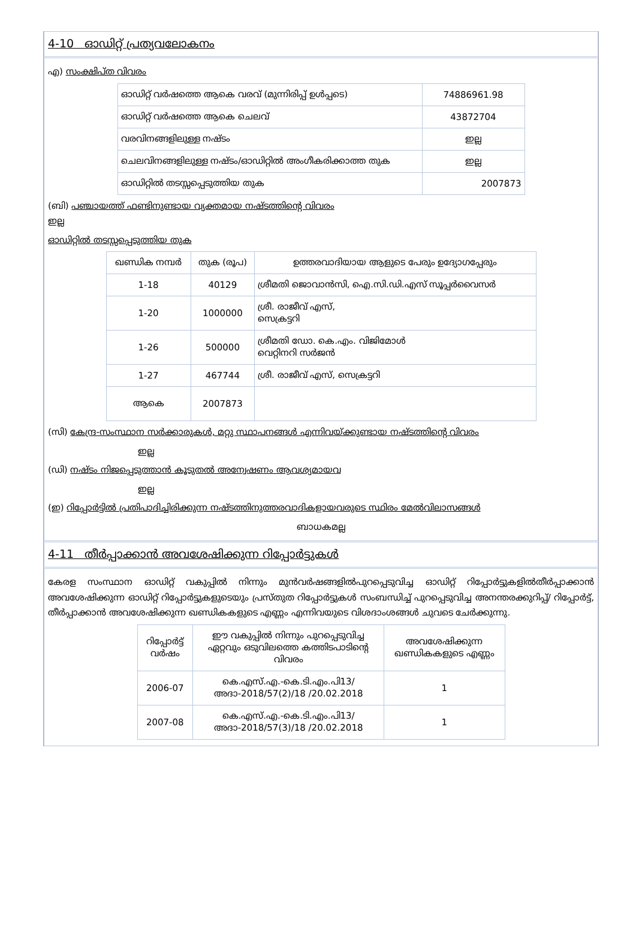4-10 ഓഡിറ്റ് പ്രത്യവലോകനം
എ) സംക്ഷിപ്ത വിവരം
| ഓഡിറ്റ് വർഷത്തെ ആകെ വരവ് (മുന്നിരിപ്പ് ഉൾപ്പടെ) | 74886961.98 |
| ഓഡിറ്റ് വർഷത്തെ ആകെ ചെലവ് | 43872704 |
| വരവിനങ്ങളിലുള്ള നഷ്ടം | ഇല്ല |
| ചെലവിനങ്ങളിലുള്ള നഷ്ടം/ഓഡിറ്റിൽ അംഗീകരിക്കാത്ത തുക | ഇല്ല |
| ഓഡിറ്റിൽ തടസ്സപ്പെടുത്തിയ തുക | 2007873 |
(ബി) പഞ്ചായത്ത് ഫണ്ടിനുണ്ടായ വ്യക്തമായ നഷ്ടത്തിന്റെ വിവരം
ഇല്ല
ഓഡിറ്റിൽ തടസ്സപ്പെടുത്തിയ തുക
| ഖണ്ഡിക നമ്പർ | തുക (രൂപ) | ഉത്തരവാദിയായ ആളുടെ പേരും ഉദ്യോഗപ്പേരും |
| --- | --- | --- |
| 1-18 | 40129 | ശ്രീമതി ജൊവാൻസി, ഐ.സി.ഡി.എസ് സൂപ്പർവൈസർ |
| 1-20 | 1000000 | ശ്രീ. രാജീവ് എസ്, സെക്രട്ടറി |
| 1-26 | 500000 | ശ്രീമതി ഡോ. കെ.എം. വിജിമോൾ വെറ്റിനറി സർജൻ |
| 1-27 | 467744 | ശ്രീ. രാജീവ് എസ്, സെക്രട്ടറി |
| ആകെ | 2007873 | |
(സി) കേന്ദ്ര-സംസ്ഥാന സർക്കാരുകൾ, മറ്റു സ്ഥാപനങ്ങൾ എന്നിവയ്ക്കുണ്ടായ നഷ്ടത്തിന്റെ വിവരം
ഇല്ല
(ഡി) നഷ്ടം നിജപ്പെടുത്താൻ കൂടുതൽ അന്വേഷണം ആവശ്യമായവ
ഇല്ല
(ഇ) റിപ്പോർട്ടിൽ പ്രതിപാദിച്ചിരിക്കുന്ന നഷ്ടത്തിനുത്തരവാദികളായവരുടെ സ്ഥിരം മേൽവിലാസങ്ങൾ
ബാധകമല്ല
4-11 തീർപ്പാക്കാൻ അവശേഷിക്കുന്ന റിപ്പോർട്ടുകൾ
കേരള സംസ്ഥാന ഓഡിറ്റ് വകുപ്പിൽ നിന്നും മുൻവർഷങ്ങളിൽപുറപ്പെടുവിച്ച ഓഡിറ്റ് റിപ്പോർട്ടുകളിൽതീർപ്പാക്കാൻ അവശേഷിക്കുന്ന ഓഡിറ്റ് റിപ്പോർട്ടുകളുടെയും പ്രസ്തുത റിപ്പോർട്ടുകൾ സംബന്ധിച്ച് പുറപ്പെടുവിച്ച അനന്തരക്കുറിപ്പ്/ റിപ്പോർട്ട്, തീർപ്പാക്കാൻ അവശേഷിക്കുന്ന ഖണ്ഡികകളുടെ എണ്ണം എന്നിവയുടെ വിശദാംശങ്ങൾ ചുവടെ ചേർക്കുന്നു.
| റിപ്പോർട്ട് വർഷം | ഈ വകുപ്പിൽ നിന്നും പുറപ്പെടുവിച്ച ഏറ്റവും ഒടുവിലത്തെ കത്തിടപാടിന്റെ വിവരം | അവശേഷിക്കുന്ന ഖണ്ഡികകളുടെ എണ്ണം |
| --- | --- | --- |
| 2006-07 | കെ.എസ്.എ.-കെ.ടി.എം.പി13/ അദാ-2018/57(2)/18 /20.02.2018 | 1 |
| 2007-08 | കെ.എസ്.എ.-കെ.ടി.എം.പി13/ അദാ-2018/57(3)/18 /20.02.2018 | 1 |